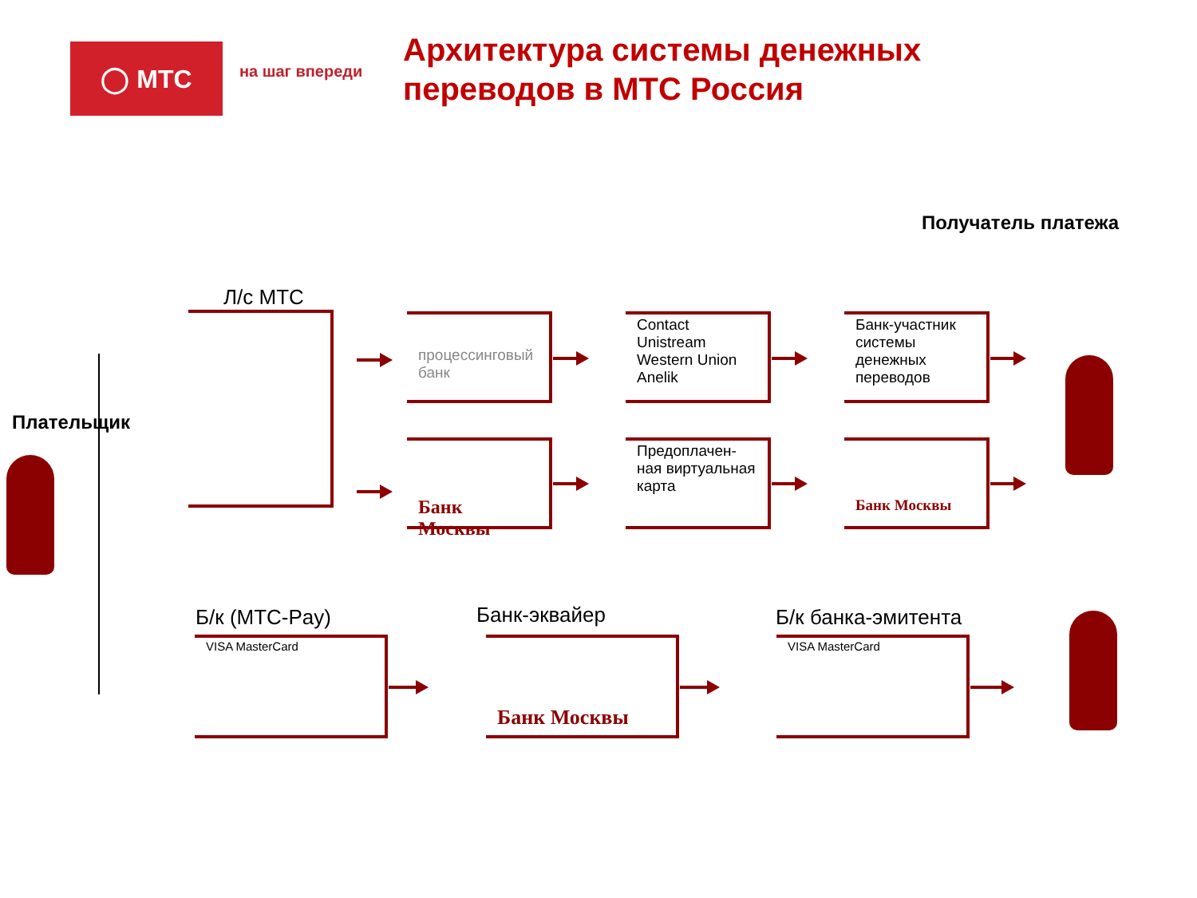◯ МТС на шаг впереди
Архитектура системы денежных
переводов в МТС Россия
Получатель платежа
Плательщик
Л/с МТС
процессинговый банк
Contact
Unistream
Western Union
Anelik
Банк-участник системы денежных переводов
Банк Москвы
Предоплачен-ная виртуальная карта
Банк Москвы
Б/к (МТС-Pay) Банк-эквайер Б/к банка-эмитента
VISA MasterCard Банк Москвы VISA MasterCard